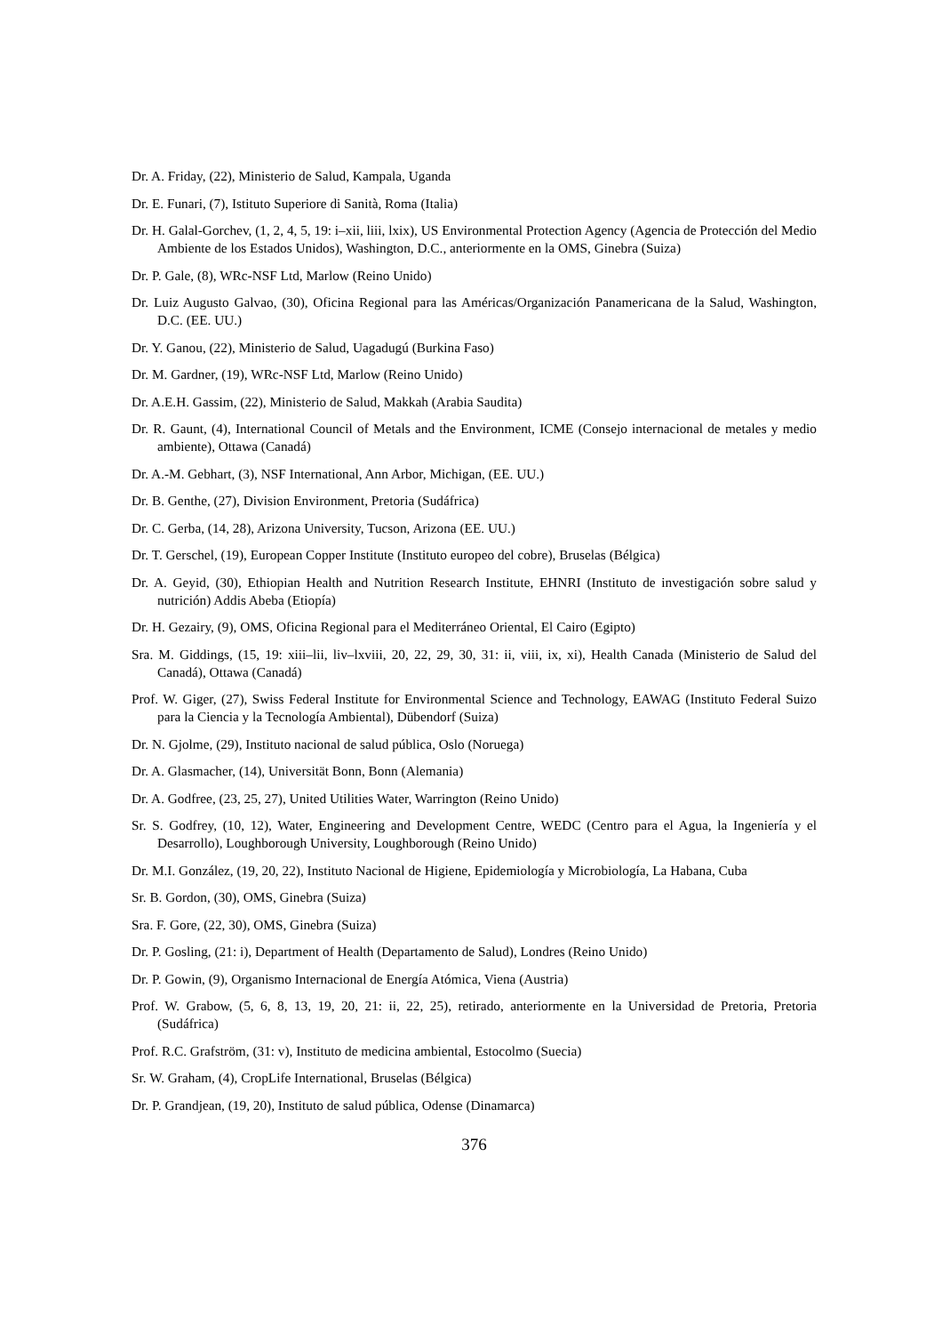Dr. A. Friday, (22), Ministerio de Salud, Kampala, Uganda
Dr. E. Funari, (7), Istituto Superiore di Sanità, Roma (Italia)
Dr. H. Galal-Gorchev, (1, 2, 4, 5, 19: i–xii, liii, lxix), US Environmental Protection Agency (Agencia de Protección del Medio Ambiente de los Estados Unidos), Washington, D.C., anteriormente en la OMS, Ginebra (Suiza)
Dr. P. Gale, (8), WRc-NSF Ltd, Marlow (Reino Unido)
Dr. Luiz Augusto Galvao, (30), Oficina Regional para las Américas/Organización Panamericana de la Salud, Washington, D.C. (EE. UU.)
Dr. Y. Ganou, (22), Ministerio de Salud, Uagadugú (Burkina Faso)
Dr. M. Gardner, (19), WRc-NSF Ltd, Marlow (Reino Unido)
Dr. A.E.H. Gassim, (22), Ministerio de Salud, Makkah (Arabia Saudita)
Dr. R. Gaunt, (4), International Council of Metals and the Environment, ICME (Consejo internacional de metales y medio ambiente), Ottawa (Canadá)
Dr. A.-M. Gebhart, (3), NSF International, Ann Arbor, Michigan, (EE. UU.)
Dr. B. Genthe, (27), Division Environment, Pretoria (Sudáfrica)
Dr. C. Gerba, (14, 28), Arizona University, Tucson, Arizona (EE. UU.)
Dr. T. Gerschel, (19), European Copper Institute (Instituto europeo del cobre), Bruselas (Bélgica)
Dr. A. Geyid, (30), Ethiopian Health and Nutrition Research Institute, EHNRI (Instituto de investigación sobre salud y nutrición) Addis Abeba (Etiopía)
Dr. H. Gezairy, (9), OMS, Oficina Regional para el Mediterráneo Oriental, El Cairo (Egipto)
Sra. M. Giddings, (15, 19: xiii–lii, liv–lxviii, 20, 22, 29, 30, 31: ii, viii, ix, xi), Health Canada (Ministerio de Salud del Canadá), Ottawa (Canadá)
Prof. W. Giger, (27), Swiss Federal Institute for Environmental Science and Technology, EAWAG (Instituto Federal Suizo para la Ciencia y la Tecnología Ambiental), Dübendorf (Suiza)
Dr. N. Gjolme, (29), Instituto nacional de salud pública, Oslo (Noruega)
Dr. A. Glasmacher, (14), Universität Bonn, Bonn (Alemania)
Dr. A. Godfree, (23, 25, 27), United Utilities Water, Warrington (Reino Unido)
Sr. S. Godfrey, (10, 12), Water, Engineering and Development Centre, WEDC (Centro para el Agua, la Ingeniería y el Desarrollo), Loughborough University, Loughborough (Reino Unido)
Dr. M.I. González, (19, 20, 22), Instituto Nacional de Higiene, Epidemiología y Microbiología, La Habana, Cuba
Sr. B. Gordon, (30), OMS, Ginebra (Suiza)
Sra. F. Gore, (22, 30), OMS, Ginebra (Suiza)
Dr. P. Gosling, (21: i), Department of Health (Departamento de Salud), Londres (Reino Unido)
Dr. P. Gowin, (9), Organismo Internacional de Energía Atómica, Viena (Austria)
Prof. W. Grabow, (5, 6, 8, 13, 19, 20, 21: ii, 22, 25), retirado, anteriormente en la Universidad de Pretoria, Pretoria (Sudáfrica)
Prof. R.C. Grafström, (31: v), Instituto de medicina ambiental, Estocolmo (Suecia)
Sr. W. Graham, (4), CropLife International, Bruselas (Bélgica)
Dr. P. Grandjean, (19, 20), Instituto de salud pública, Odense (Dinamarca)
376